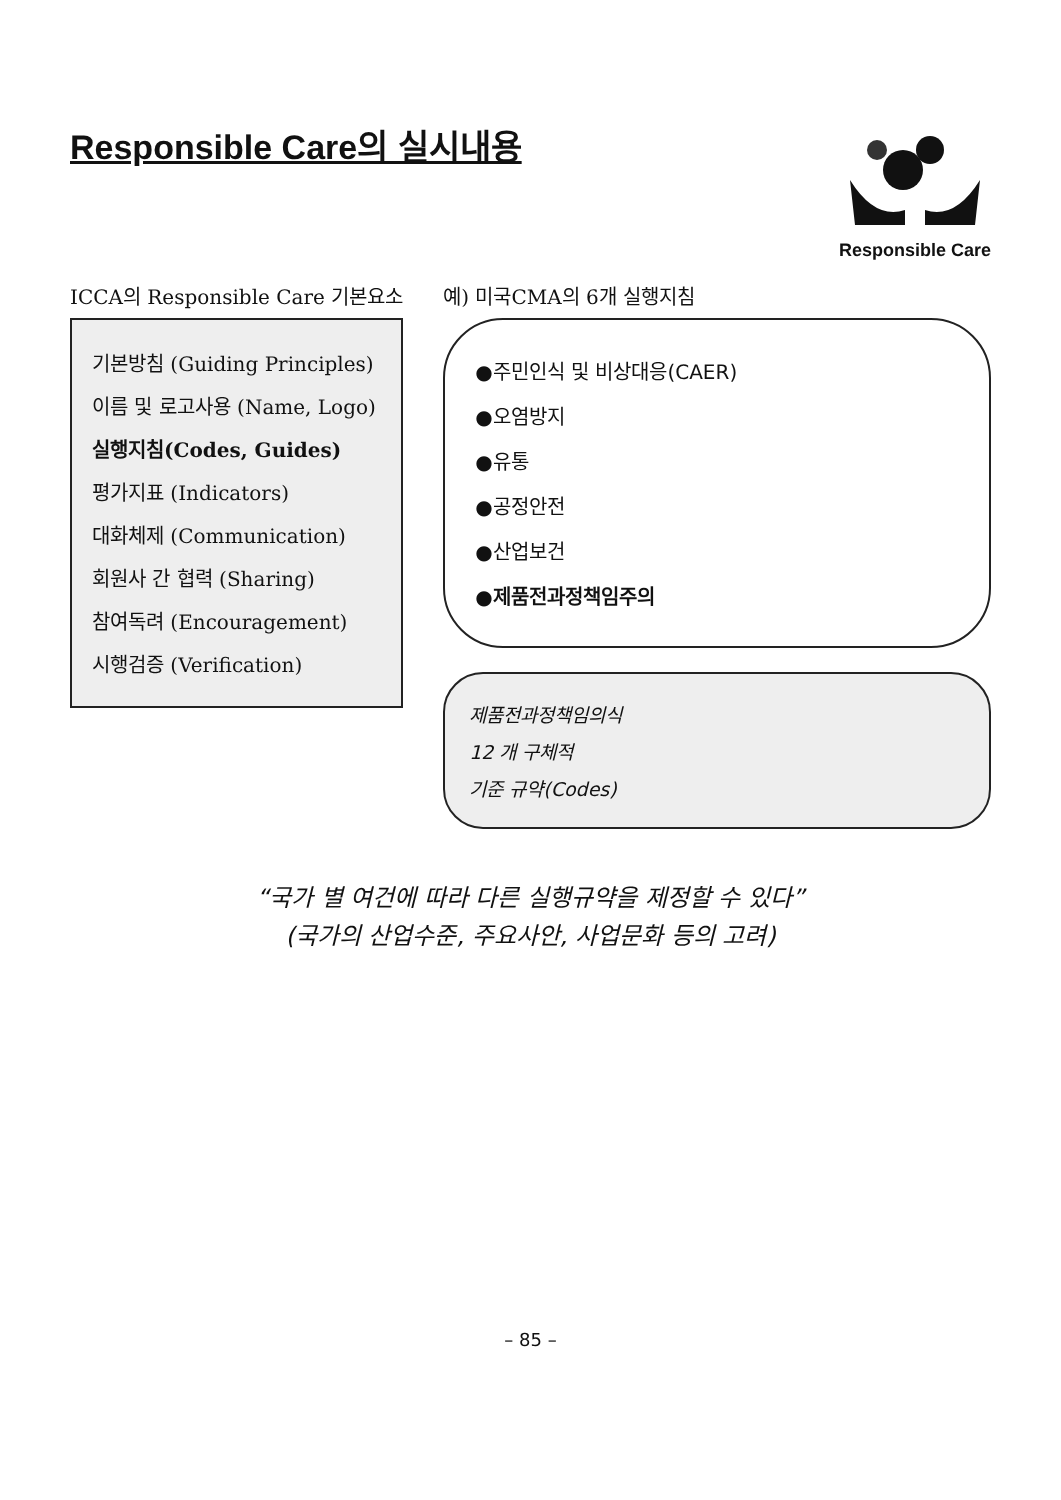Responsible Care의 실시내용
Responsible Care
ICCA의 Responsible Care 기본요소
기본방침 (Guiding Principles)
이름 및 로고사용 (Name, Logo)
실행지침(Codes, Guides)
평가지표 (Indicators)
대화체제 (Communication)
회원사 간 협력 (Sharing)
참여독려 (Encouragement)
시행검증 (Verification)
예) 미국CMA의 6개 실행지침
●주민인식 및 비상대응(CAER)
●오염방지
●유통
●공정안전
●산업보건
●제품전과정책임주의
제품전과정책임의식
12 개 구체적
기준 규약(Codes)
“국가 별 여건에 따라 다른 실행규약을 제정할 수 있다”
(국가의 산업수준, 주요사안, 사업문화 등의 고려)
– 85 –